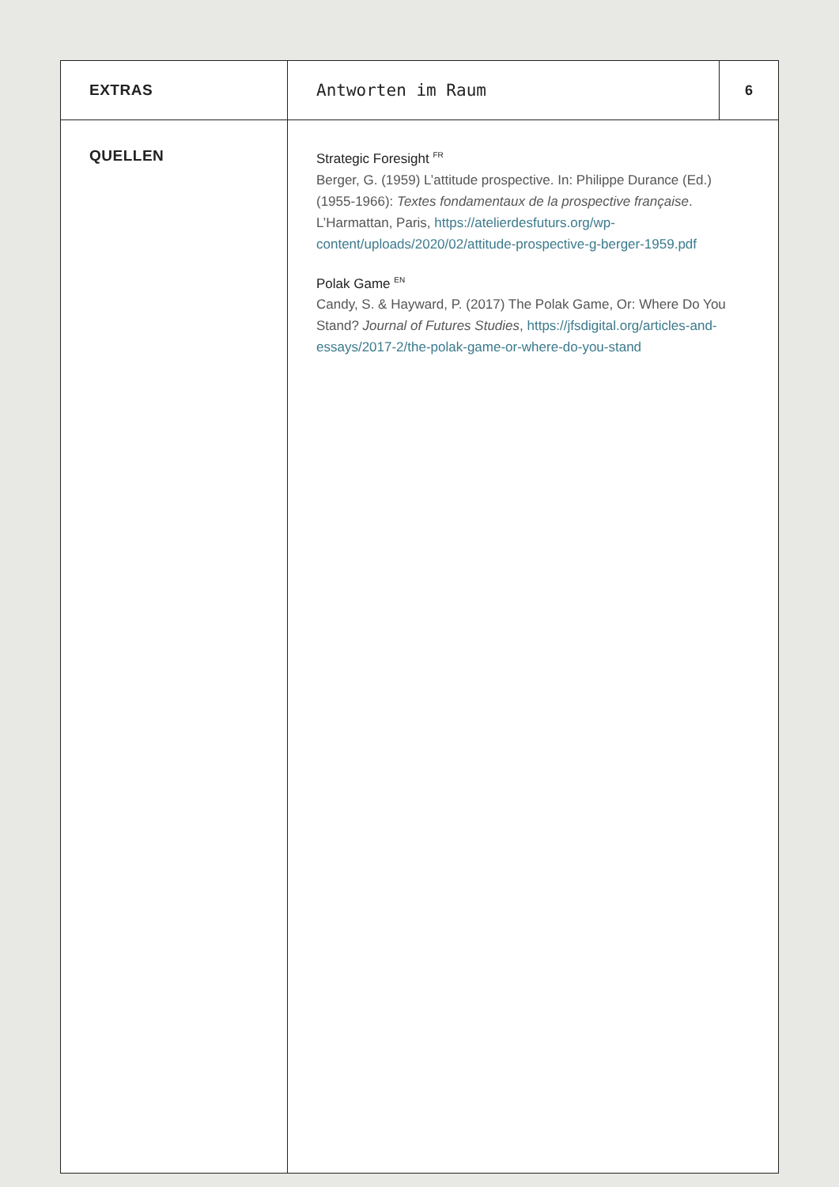| EXTRAS | Antworten im Raum | 6 |
| QUELLEN | Strategic Foresight <sup>FR</sup> Berger, G. (1959) L’attitude prospective. In: Philippe Durance (Ed.) (1955-1966): Textes fondamentaux de la prospective française . L’Harmattan, Paris, https://atelierdesfuturs.org/wp-content/uploads/2020/02/attitude-prospective-g-berger-1959.pdf Polak Game <sup>EN</sup> Candy, S. & Hayward, P. (2017) The Polak Game, Or: Where Do You Stand? Journal of Futures Studies , https://jfsdigital.org/articles-and-essays/2017-2/the-polak-game-or-where-do-you-stand | |